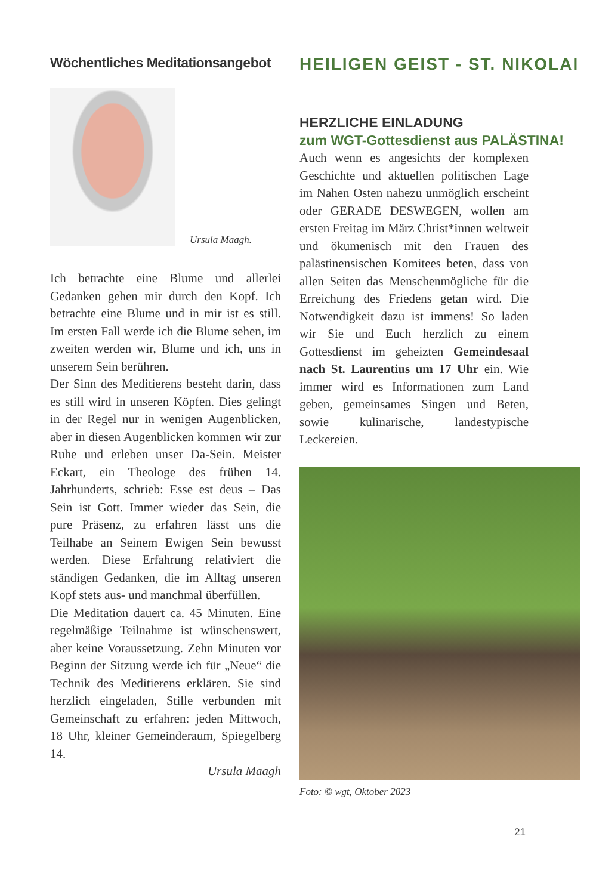Wöchentliches Meditationsangebot
Ursula Maagh.
Ich betrachte eine Blume und allerlei Gedanken gehen mir durch den Kopf. Ich betrachte eine Blume und in mir ist es still. Im ersten Fall werde ich die Blume sehen, im zweiten werden wir, Blume und ich, uns in unserem Sein berühren.
Der Sinn des Meditierens besteht darin, dass es still wird in unseren Köpfen. Dies gelingt in der Regel nur in wenigen Augenblicken, aber in diesen Augenblicken kommen wir zur Ruhe und erleben unser Da-Sein. Meister Eckart, ein Theologe des frühen 14. Jahrhunderts, schrieb: Esse est deus – Das Sein ist Gott. Immer wieder das Sein, die pure Präsenz, zu erfahren lässt uns die Teilhabe an Seinem Ewigen Sein bewusst werden. Diese Erfahrung relativiert die ständigen Gedanken, die im Alltag unseren Kopf stets aus- und manchmal überfüllen.
Die Meditation dauert ca. 45 Minuten. Eine regelmäßige Teilnahme ist wünschenswert, aber keine Voraussetzung. Zehn Minuten vor Beginn der Sitzung werde ich für „Neue“ die Technik des Meditierens erklären. Sie sind herzlich eingeladen, Stille verbunden mit Gemeinschaft zu erfahren: jeden Mittwoch, 18 Uhr, kleiner Gemeinderaum, Spiegelberg 14.
Ursula Maagh
HEILIGEN GEIST - ST. NIKOLAI
HERZLICHE EINLADUNG
zum WGT-Gottesdienst aus PALÄSTINA!
Auch wenn es angesichts der komplexen Geschichte und aktuellen politischen Lage im Nahen Osten nahezu unmöglich erscheint oder GERADE DESWEGEN, wollen am ersten Freitag im März Christ*innen weltweit und ökumenisch mit den Frauen des palästinensischen Komitees beten, dass von allen Seiten das Menschenmögliche für die Erreichung des Friedens getan wird. Die Notwendigkeit dazu ist immens! So laden wir Sie und Euch herzlich zu einem Gottesdienst im geheizten Gemeindesaal nach St. Laurentius um 17 Uhr ein. Wie immer wird es Informationen zum Land geben, gemeinsames Singen und Beten, sowie kulinarische, landestypische Leckereien.
Foto: © wgt, Oktober 2023
21